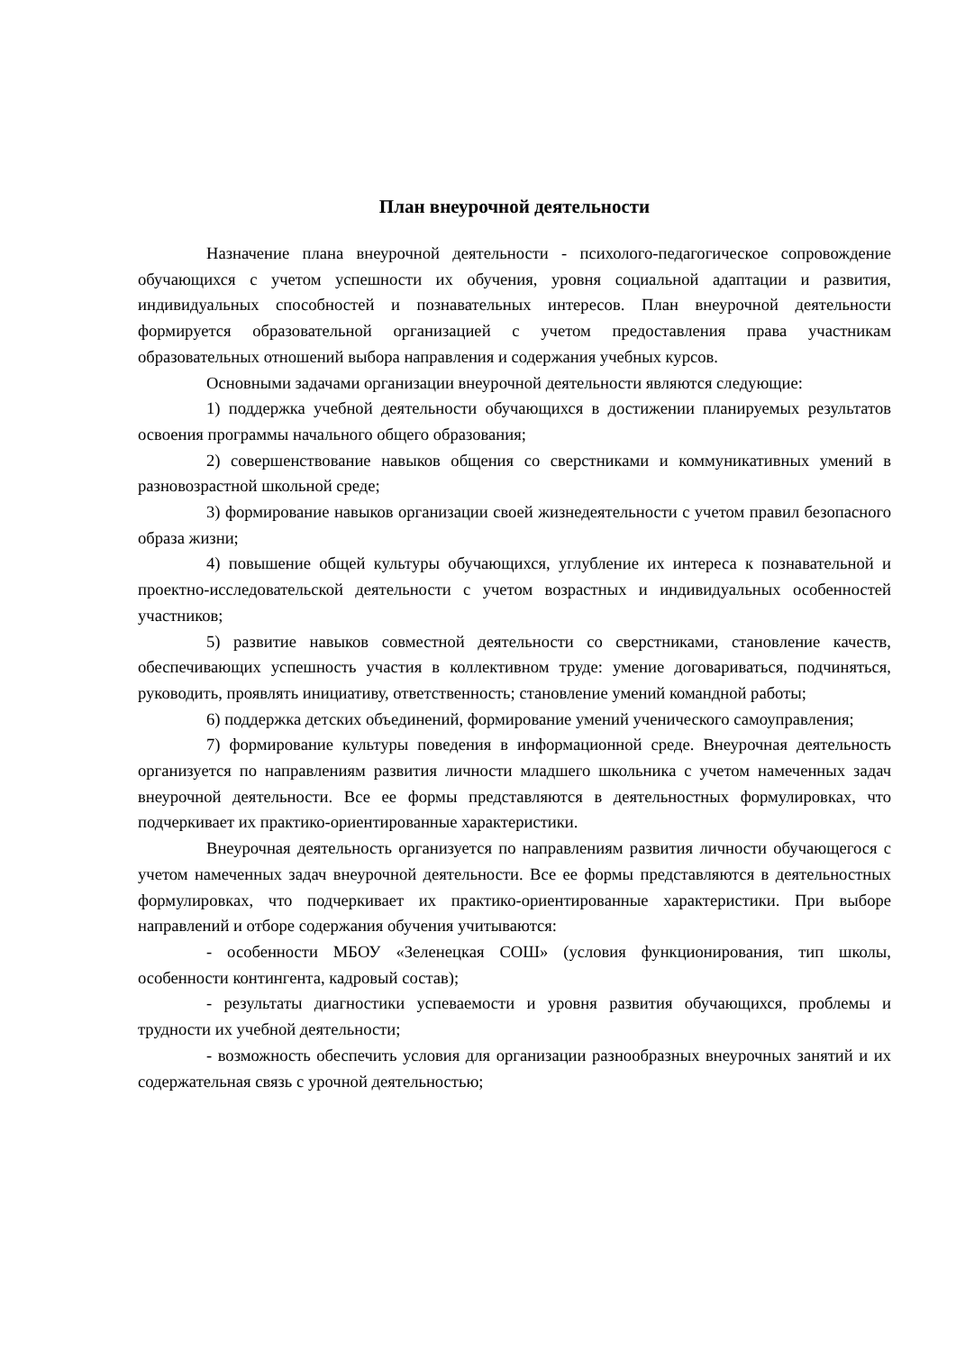План внеурочной деятельности
Назначение плана внеурочной деятельности - психолого-педагогическое сопровождение обучающихся с учетом успешности их обучения, уровня социальной адаптации и развития, индивидуальных способностей и познавательных интересов. План внеурочной деятельности формируется образовательной организацией с учетом предоставления права участникам образовательных отношений выбора направления и содержания учебных курсов.
Основными задачами организации внеурочной деятельности являются следующие:
1) поддержка учебной деятельности обучающихся в достижении планируемых результатов освоения программы начального общего образования;
2) совершенствование навыков общения со сверстниками и коммуникативных умений в разновозрастной школьной среде;
3) формирование навыков организации своей жизнедеятельности с учетом правил безопасного образа жизни;
4) повышение общей культуры обучающихся, углубление их интереса к познавательной и проектно-исследовательской деятельности с учетом возрастных и индивидуальных особенностей участников;
5) развитие навыков совместной деятельности со сверстниками, становление качеств, обеспечивающих успешность участия в коллективном труде: умение договариваться, подчиняться, руководить, проявлять инициативу, ответственность; становление умений командной работы;
6) поддержка детских объединений, формирование умений ученического самоуправления;
7) формирование культуры поведения в информационной среде. Внеурочная деятельность организуется по направлениям развития личности младшего школьника с учетом намеченных задач внеурочной деятельности. Все ее формы представляются в деятельностных формулировках, что подчеркивает их практико-ориентированные характеристики.
Внеурочная деятельность организуется по направлениям развития личности обучающегося с учетом намеченных задач внеурочной деятельности. Все ее формы представляются в деятельностных формулировках, что подчеркивает их практико-ориентированные характеристики. При выборе направлений и отборе содержания обучения учитываются:
- особенности МБОУ «Зеленецкая СОШ» (условия функционирования, тип школы, особенности контингента, кадровый состав);
- результаты диагностики успеваемости и уровня развития обучающихся, проблемы и трудности их учебной деятельности;
- возможность обеспечить условия для организации разнообразных внеурочных занятий и их содержательная связь с урочной деятельностью;